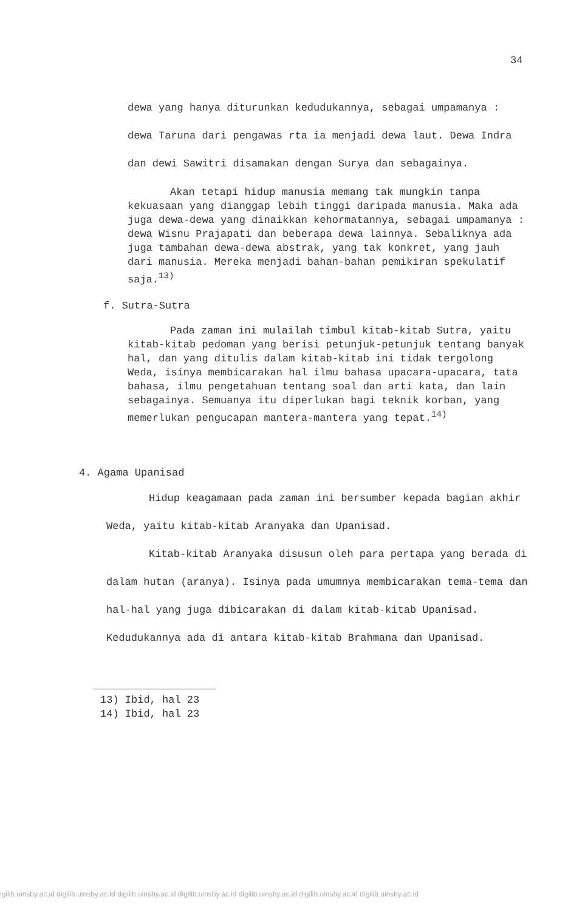34
dewa yang hanya diturunkan kedudukannya, sebagai umpamanya : dewa Taruna dari pengawas rta ia menjadi dewa laut. Dewa Indra dan dewi Sawitri disamakan dengan Surya dan sebagainya.
Akan tetapi hidup manusia memang tak mungkin tanpa kekuasaan yang dianggap lebih tinggi daripada manusia. Maka ada juga dewa-dewa yang dinaikkan kehormatannya, sebagai umpamanya : dewa Wisnu Prajapati dan beberapa dewa lainnya. Sebaliknya ada juga tambahan dewa-dewa abstrak, yang tak konkret, yang jauh dari manusia. Mereka menjadi bahan-bahan pemikiran spekulatif saja.<sup>13)</sup>
f. Sutra-Sutra
Pada zaman ini mulailah timbul kitab-kitab Sutra, yaitu kitab-kitab pedoman yang berisi petunjuk-petunjuk tentang banyak hal, dan yang ditulis dalam kitab-kitab ini tidak tergolong Weda, isinya membicarakan hal ilmu bahasa upacara-upacara, tata bahasa, ilmu pengetahuan tentang soal dan arti kata, dan lain sebagainya. Semuanya itu diperlukan bagi teknik korban, yang memerlukan pengucapan mantera-mantera yang tepat.<sup>14)</sup>
4. Agama Upanisad
Hidup keagamaan pada zaman ini bersumber kepada bagian akhir Weda, yaitu kitab-kitab Aranyaka dan Upanisad.
Kitab-kitab Aranyaka disusun oleh para pertapa yang berada di dalam hutan (aranya). Isinya pada umumnya membicarakan tema-tema dan hal-hal yang juga dibicarakan di dalam kitab-kitab Upanisad. Kedudukannya ada di antara kitab-kitab Brahmana dan Upanisad.
13) Ibid, hal 23
14) Ibid, hal 23
igilib.uinsby.ac.id digilib.uinsby.ac.id digilib.uinsby.ac.id digilib.uinsby.ac.id digilib.uinsby.ac.id digilib.uinsby.ac.id digilib.uinsby.ac.id